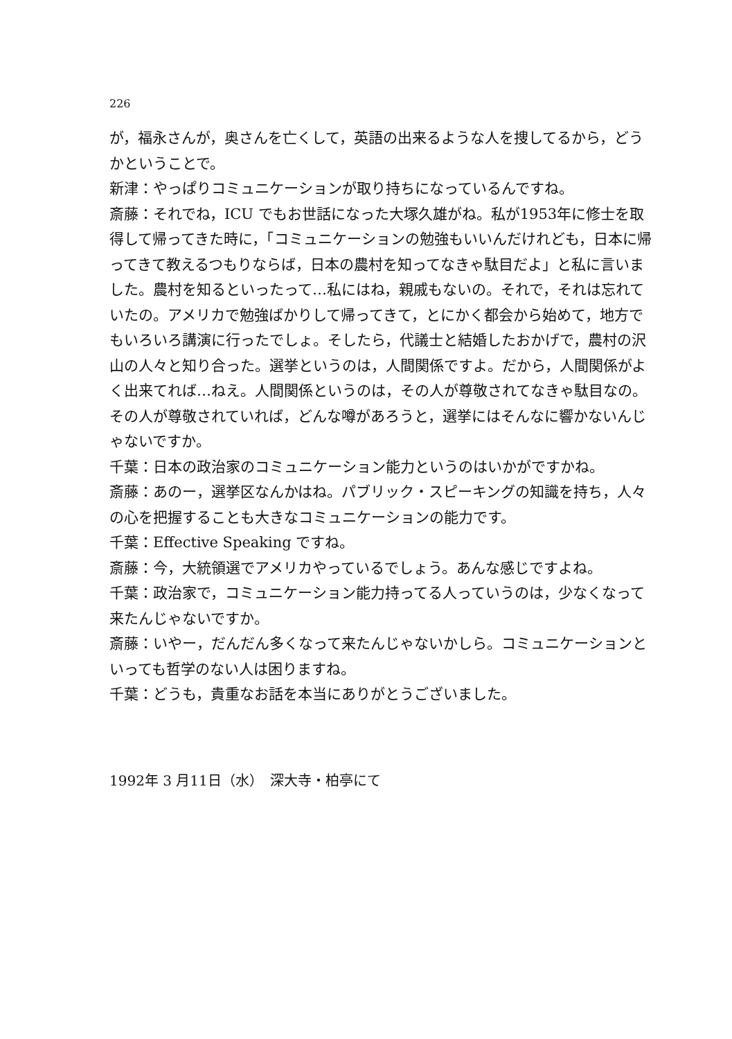226
が，福永さんが，奥さんを亡くして，英語の出来るような人を捜してるから，どうかということで。
新津：やっぱりコミュニケーションが取り持ちになっているんですね。
斎藤：それでね，ICU でもお世話になった大塚久雄がね。私が1953年に修士を取得して帰ってきた時に，「コミュニケーションの勉強もいいんだけれども，日本に帰ってきて教えるつもりならば，日本の農村を知ってなきゃ駄目だよ」と私に言いました。農村を知るといったって…私にはね，親戚もないの。それで，それは忘れていたの。アメリカで勉強ばかりして帰ってきて，とにかく都会から始めて，地方でもいろいろ講演に行ったでしょ。そしたら，代議士と結婚したおかげで，農村の沢山の人々と知り合った。選挙というのは，人間関係ですよ。だから，人間関係がよく出来てれば…ねえ。人間関係というのは，その人が尊敬されてなきゃ駄目なの。その人が尊敬されていれば，どんな噂があろうと，選挙にはそんなに響かないんじゃないですか。
千葉：日本の政治家のコミュニケーション能力というのはいかがですかね。
斎藤：あのー，選挙区なんかはね。パブリック・スピーキングの知識を持ち，人々の心を把握することも大きなコミュニケーションの能力です。
千葉：Effective Speaking ですね。
斎藤：今，大統領選でアメリカやっているでしょう。あんな感じですよね。
千葉：政治家で，コミュニケーション能力持ってる人っていうのは，少なくなって来たんじゃないですか。
斎藤：いやー，だんだん多くなって来たんじゃないかしら。コミュニケーションといっても哲学のない人は困りますね。
千葉：どうも，貴重なお話を本当にありがとうございました。
1992年 3 月11日（水）　深大寺・柏亭にて